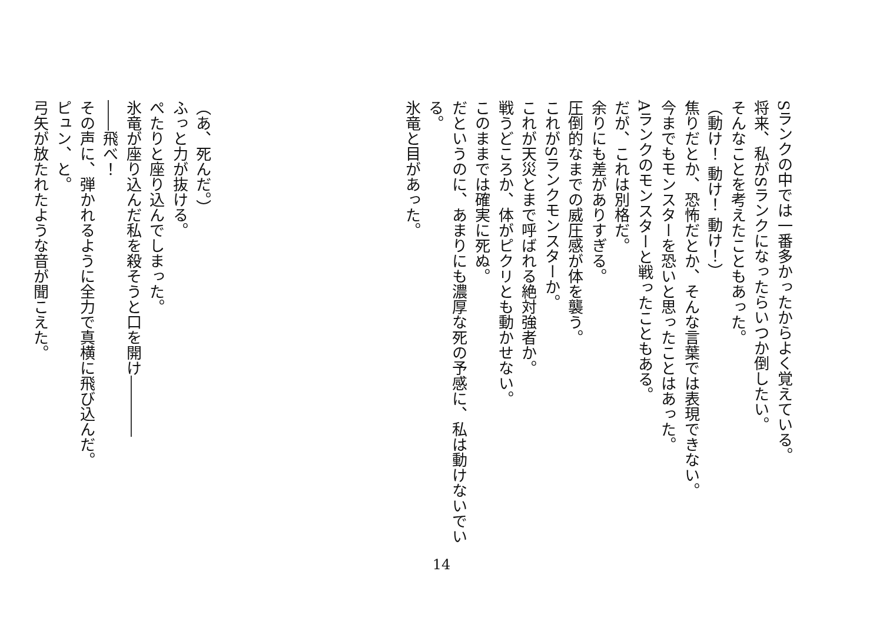Sランクの中では一番多かったからよく覚えている。
将来、私がSランクになったらいつか倒したい。
そんなことを考えたこともあった。
（動け！ 動け！ 動け！）
焦りだとか、恐怖だとか、そんな言葉では表現できない。
今までもモンスターを恐いと思ったことはあった。
Aランクのモンスターと戦ったこともある。
だが、これは別格だ。
余りにも差がありすぎる。
圧倒的なまでの威圧感が体を襲う。
これがSランクモンスターか。
これが天災とまで呼ばれる絶対強者か。
戦うどころか、体がピクリとも動かせない。
このままでは確実に死ぬ。
だというのに、あまりにも濃厚な死の予感に、私は動けないでいる。
氷竜と目があった。
（あ、死んだ。）
ふっと力が抜ける。
ぺたりと座り込んでしまった。
氷竜が座り込んだ私を殺そうと口を開け――――
――飛べ！
その声に、弾かれるように全力で真横に飛び込んだ。
ピュン、と。
弓矢が放たれたような音が聞こえた。
14